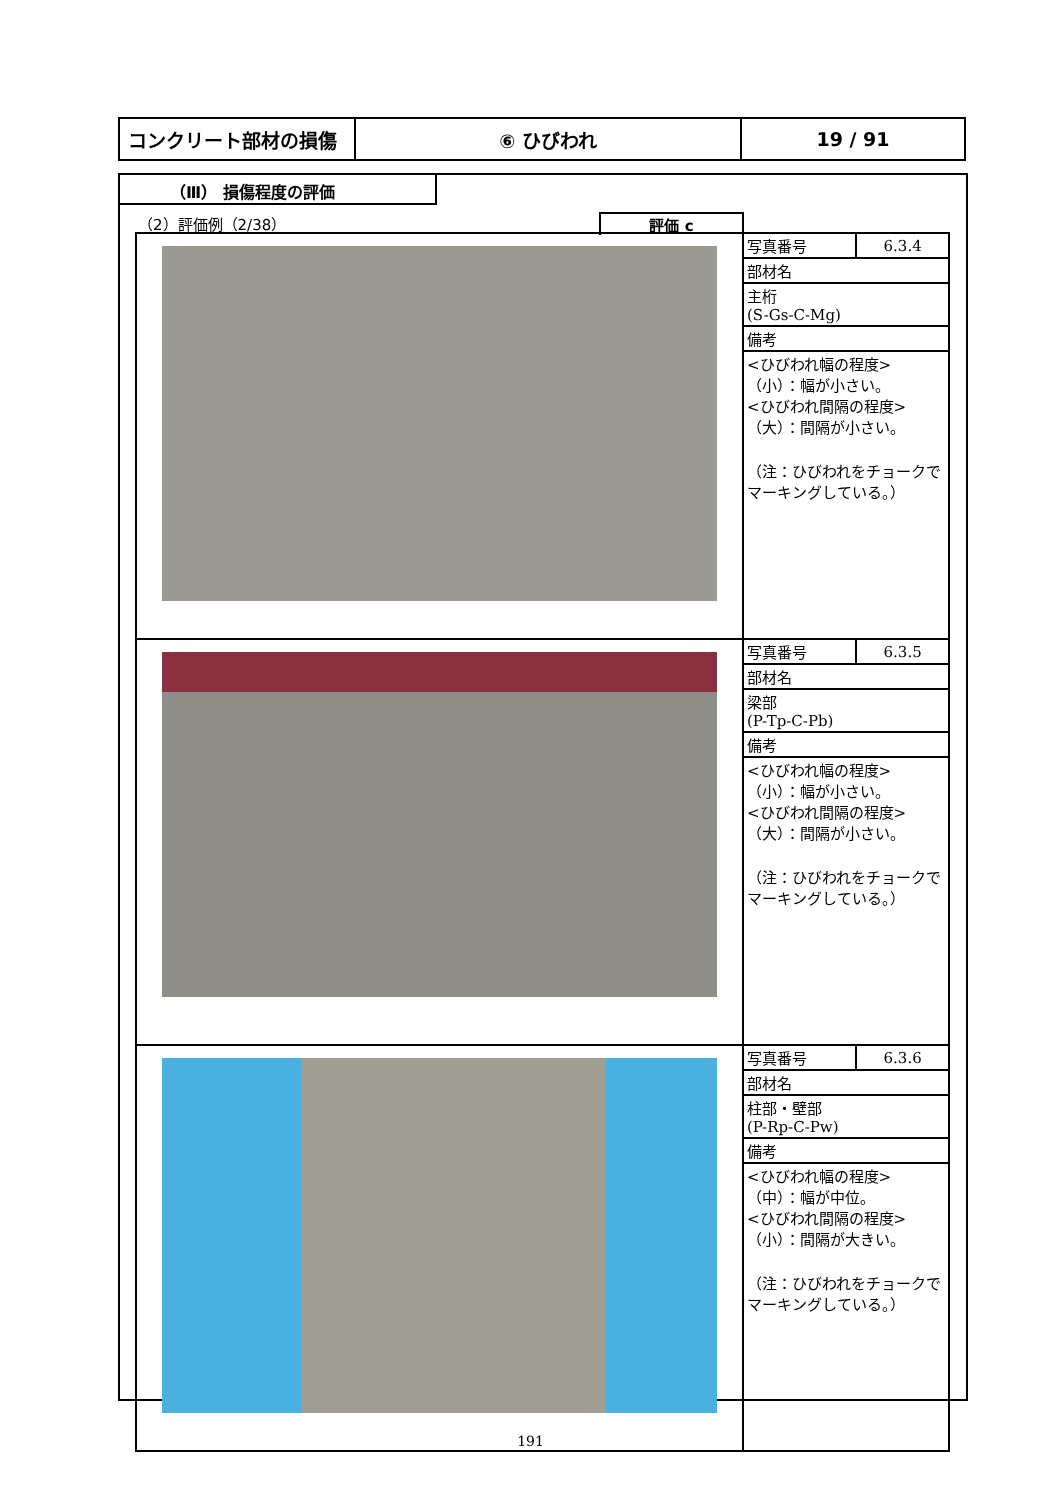| コンクリート部材の損傷 | ⑥ ひびわれ | 19 / 91 |
（Ⅲ） 損傷程度の評価
（2）評価例（2/38）
評価 c
| | / 写真番号 / 6.3.4 / / 部材名 / / / 主桁 (S-Gs-C-Mg) / / / 備考 / / / <ひびわれ幅の程度> （小）：幅が小さい。 <ひびわれ間隔の程度> （大）：間隔が小さい。 （注：ひびわれをチョークでマーキングしている。） / / |
| | / 写真番号 / 6.3.5 / / 部材名 / / / 梁部 (P-Tp-C-Pb) / / / 備考 / / / <ひびわれ幅の程度> （小）：幅が小さい。 <ひびわれ間隔の程度> （大）：間隔が小さい。 （注：ひびわれをチョークでマーキングしている。） / / |
| | / 写真番号 / 6.3.6 / / 部材名 / / / 柱部・壁部 (P-Rp-C-Pw) / / / 備考 / / / <ひびわれ幅の程度> （中）：幅が中位。 <ひびわれ間隔の程度> （小）：間隔が大きい。 （注：ひびわれをチョークでマーキングしている。） / / |
191